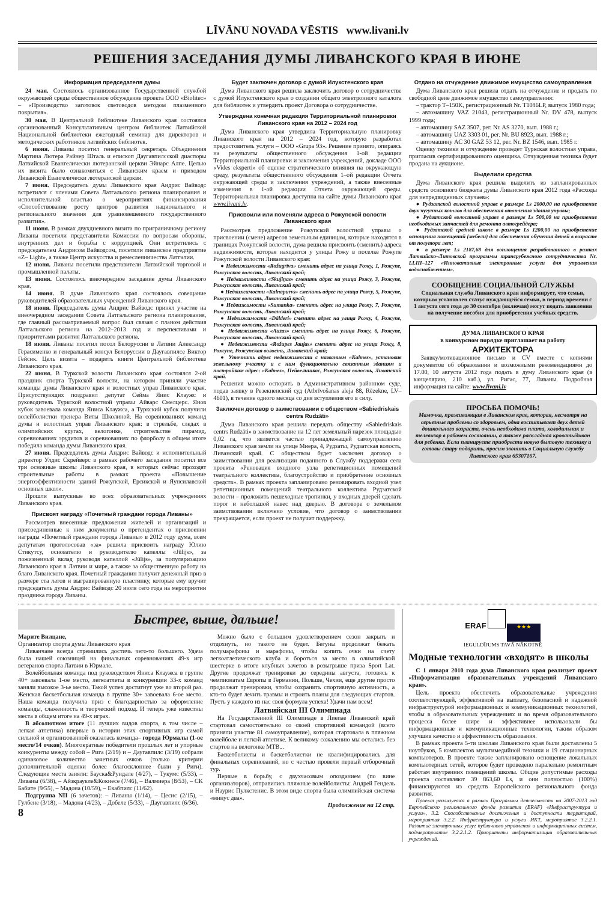LĪVĀNU NOVADA VĒSTIS www.livani.lv
РЕШЕНИЯ ЗАСЕДАНИЯ ДУМЫ ЛИВАНСКОГО КРАЯ В ИЮНЕ
Информация председателя думы
24 мая. Состоялось организованное Государственной службой окружающей среды общественное обсуждение проекта ООО «Biolitec» – «Производство заготовок световодов методом плазменного покрытия».
30 мая. В Центральной библиотеке Ливанского края состоялся организованный Консультативным центром библиотек Латвийской Национальной библиотеки ежегодный семинар для директоров и методических работников латвийских библиотек.
6 июня. Ливаны посетил генеральный секретарь Объединения Мартина Лютера Райнер Шталь и епископ Даугавпилсской диаспоры Латвийской Евангелически лютеранской церкви Эйнарс Алпе. Целью их визита было ознакомиться с Ливанским краем и приходом Ливанской Евангелически лютеранской церкви.
7 июня. Председатель думы Ливанского края Андрис Вайводс встретился с членами Совета Латгальского региона планирования и исполнительной властью о мероприятиях финансирования «Способствование росту центров развития национального и регионального значения для уравновешенного государственного развития».
11 июня. В рамках двухдневного визита по приграничному региону Ливаны посетили представители Комиссии по вопросам обороны, внутренних дел и борьбы с коррупцией. Они встретились с председателем Андрисом Вайводсом, посетили ливанское предприятие «Z– Light», а также Центр искусства и ремесленничества Латгалии.
12 июня. Ливаны посетили представители Латвийской торговой и промышленной палаты.
13 июня. Состоялось внеочередное заседание думы Ливанского края.
14 июня. В думе Ливанского края состоялось совещание руководителей образовательных учреждений Ливанского края.
18 июня. Председатель думы Андрис Вайводс принял участие на внеочередном заседании Совета Латгальского региона планирования, где главный рассматриваемый вопрос был связан с планом действия Латгальского региона на 2012–2013 год и перспективами и приоритетами развития Латгальского региона.
18 июня. Ливаны посетил посол Белоруссии в Латвии Александр Герасименко и генеральный консул Белоруссии в Даугавпилсе Виктор Гейсик. Цель визита – подарить книги Центральной библиотеке Ливанского края.
22 июня. В Туркской волости Ливанского края состоялся 2-ой праздник спорта Туркской волости, на котором приняли участие команды думы Ливанского края и волостных управ Ливанского края. Присутствующих поздравил депутат Сейма Янис Клаужс и руководитель Туркской волостной управы Айварс Смелцерс. Янов кубок завоевала команда Яниса Клаужса, а Туркский кубок получили волейболистки тренера Виты Школиной. На соревнованиях команд думы и волостных управ Ливанского края: в стрельбе, следах в олимпийских кругах, велогонке, строительстве пирамид, соревнованиях эрудитов и соревнованиях по флорболу в общем итоге победила команда думы Ливанского края.
27 июня. Председатель думы Андрис Вайводс и исполнительный директор Улдис Скрейверс в рамках рабочего заседания посетил все три основные школы Ливанского края, в которых сейчас проходят строительные работы в рамках проекта «Повышение энергоэффективности зданий Рожупской, Ерсикской и Яунсилавской основных школ».
Прошли выпускные во всех образовательных учреждениях Ливанского края.
Присвоят награду «Почетный граждани города Ливаны»
Рассмотрев внесенные предложения жителей и организаций и присоединенные к ним документы о претендентах о присвоении награды «Почетный граждани города Ливаны» в 2012 году дума, всем депутатам проголосовав «за» решила присвоить награду Юлию Стикутсу, основателю и руководителю капеллы «Jūlijs», за пожизненный вклад руководя капеллой «Jūlijs», за популяризацию Ливанского края в Латвии и мире, а также за общественную работу на благо Ливанского края. Почетный гражданин получит денежный приз в размере ста латов и выгравированную пластинку, которые ему вручит председатель думы Андрис Вайводс 20 июля сего года на мероприятии праздника города Ливаны.
Будет заключен договор с думой Илукстенского края
Дума Ливанского края решила заключить договор о сотрудничестве с думой Илукстенского края о создании общего электронного каталога для библиотек и утвердить проект Договора о сотрудничестве.
Утверждена конечная редакция Территориальной планировки Ливанского края на 2012 – 2024 год
Дума Ливанского края утвердила Территориальную планировку Ливанского края на 2012 – 2024 год, которую разработал предостовитель услуги – ООО «Grupa 93». Решение принято, опираясь на результаты общественного обсуждения 1-ой редакции Территориальной планировки и заключения учреждений, докладе ООО «Vides eksperti» об оценке стратегического влияния на окружающую среду, результаты общественного обсуждения 1–ой редакции Отчета окружающей среды и заключения учреждений, а также внесенные изменения в 1-ой редакции Отчета окружающей среды. Территориальная планировка доступна на сайте думы Ливанского края www.livani.lv.
Присвоили или поменяли адреса в Рожупской волости Ливанского края
Рассмотрев предложение Рожупской волостной управы о присвоении (смене) адресов земельным единицам, которые находятся в границах Рожупской волости, дума решила присвоить (сменить) адреса недвижимости, которая находится у улицы Рожу в поселке Рожупе Рожупской волости Ливанского края:
● Недвижимости «Rožugrīva» сменить адрес на улица Рожу, 1, Рожупе, Рожупская волость, Ливанский край;
● Недвижимости «Skujiņas» сменить адрес на улица Рожу, 3, Рожупе, Рожупская волость, Ливанский край;
● Недвижимости «Kalnapurvs» сменить адрес на улица Рожу, 5, Рожупе, Рожупская волость, Ливанский край;
● Недвижимости «Sumanka» сменить адрес на улица Рожу, 7, Рожупе, Рожупская волость, Ливанский край;
● Недвижимости «Dālderi» сменить адрес на улица Рожу, 4, Рожупе, Рожупская волость, Ливанский край;
● Недвижимости «Auzas» сменить адрес на улица Рожу, 6, Рожупе, Рожупская волость, Ливанский край;
● Недвижимости «Rožupes Jaujas» сменить адрес на улица Рожу, 8, Рожупе, Рожупская волость, Ливанский край;
● Уточнить адрес недвижимости с названием «Kalmes», установив земельному участку и с ним функционально связанным зданиям и постройкам адрес: «Kalmes», Пейвелишкас, Рожупская волость, Ливанский край.
Решения можно оспорить в Административном районном суде, подав заявку в Резекненский суд (Atbrīvošanas aleja 88, Rēzekne, LV–4601), в течение одного месяца со дня вступления его в силу.
Заключен договор о заимствовании с обществом «Sabiedriskais centrs Rudzāti»
Дума Ливанского края решила передать обществу «Sabiedriskais centrs Rudzāti» в заимствование на 12 лет земельный нарезок площадью 0,02 га, что является частью принадлежащей самоуправлению Ливанского края земли на улице Миера, 4, Рудзаты, Рудзатская волость, Ливанский край. С обществом будет заключен договор о заимствовании для реализации поданного в Службу поддержки села проекта «Реновация входного узла репетиционных помещений театрального коллектива, благоустройство и приобретение основных средств». В рамках проекта запланировано реновировать входной узел репетиционных помещений театрального коллектива Рудзатской волости – проложить пешеходные тропинки, у входных дверей сделать порог и небольшой навес над дверью. В договоре о земельном заимствовании включено условие, что договор о заимствовании прекращается, если проект не получит поддержку.
Отдано на отчуждение движимое имущество самоуправления
Дума Ливанского края решила отдать на отчуждение и продать по свободной цене движимое имущество самоуправления:
– трактор T–150K, регистрационный Nr. T1086LP, выпуск 1980 года;
– автомашину VAZ 21043, регистрационный Nr. DV 478, выпуск 1999 года;
– автомашину SAZ 3507, рег. Nr. AS 3270, вып. 1988 г.;
– автомашину UAZ 3303 01, рег. Nr. BU 8923, вып. 1988 г.;
– автомашину AC 30 GAZ 53 12, рег. Nr. BZ 1546, вып. 1985 г.
Оценку техники и отчуждение проведет Туркская волостная управа, пригласив сертифицированного оценщика. Отчужденная техника будет продана на аукционе.
Выделили средства
Дума Ливанского края решила выделить из запланированных средств основного бюджета думы Ливанского края 2012 года «Расходы для непредвиденных случаев»:
● Рудзатской волостной управе в размере Ls 2000,00 на приобретение двух чугунных котлов для обеспечения отопления здания управы;
● Рудзатской волостной управе в размере Ls 500,00 на приобретение необходимых запчастей для ремонта автогрейдера;
● Рудзатской средней школе в размере Ls 1200,00 на приобретение оснощения помещений (мебели) для обеспечения обучения детей в возрасте от полутора лет;
● в размере Ls 2187,68 для воплощения разработанного в рамках Латвийско–Литовской программы трансрубежного сотрудничества Nr. LLIII–127 «Инновативные электронные услуги для управления водоснабжением».
СООБЩЕНИЕ СОЦИАЛЬНОЙ СЛУЖБЫ
Социальная служба Ливанского края информирует, что семьи, которым установлен статус нуждающейся семьи, в период времени с 1 августа сего года до 30 сентября (включая) могут подать заявления на получение пособия для приобретения учебных средств.
ДУМА ЛИВАНСКОГО КРАЯ
в конкурсном порядке приглашает на работу
АРХИТЕКТОРА
Заявку/мотивационное письмо и CV вместе с копиями документов об образовании и возможными рекомендациями до 17.00, 10 августа 2012 года подать в думу Ливанского края (в канцелярию, 210 каб.), ул. Ригас, 77, Ливаны. Подробная информация на сайте: www.livani.lv
ПРОСЬБА ПОМОЧЬ!
Мамочка, проживающая в Ливанском крае, которая, несмотря на серьезные проблемы со здоровьем, одна воспитывает двух детей дошкольного возраста, очень необходима плита, холодильник и телевизор в рабочем состоянии, а также раскладная кровать/диван для ребенка. Если планируете приобрести новую бытовую технику и готовы стару подарить, просим звонить в Социальную службу Ливанского края 65307167.
Быстрее, выше, дальше!
Марите Вилцане,
Организатор спорта думы Ливанского края
Ливанчане всегда стремились достичь чего-то большего. Удача была нашей союзницей на финальных соревнованиях 49-х игр ветеранов спорта Латвии в Юрмале.
Волейбольная команда под руководством Яниса Клаужса в группе 40+ завоевала 1-ое место, легкоатлеты в конкуренции 33-х команд заняли высокое 3-ье место. Такой успех достигнут уже во второй раз. Женская баскетбольная команда в группе 30+ завоевала 6-ое место. Наша команда получила приз с благодарностью за оформление команды, слаженность и творческий подход. И теперь уже известны места в общем итоге на 49-х играх.
В абсолютном итоге (11 лучших видов спорта, в том числе – легкая атлетика) впервые в истории этих спортивных игр самой сильной и организованной оказалась команда– города Юрмалы (1-ое место/14 очков). Многократные победители прошлых лет и упорные конкуренты между собой – Рига (2/19) и – Даугавпилс (3/19) собрали одинаковое количество зачетных очков (только критерии дополнительной оценки более благосклоннее были у Риги). Следующие места заняли: Бауска&Рундале (4/27), – Тукумс (5/33), – Ливаны (6/38), – Айзкраукле&Кокнесе (7/46), – Валмиера (8/53), – СК Бабите (9/55), – Мадона (10/59), – Екабпилс (11/62).
Подгруппа NII (6 зачетов): – Ливаны (1/14), – Цесис (2/15), – Гулбене (3/18), – Мадона (4/23), – Добеле (5/33), – Даугавпилс (6/36).
8
Можно было с большим удовлетворением сезон закрыть и отдохнуть, но такого не будет. Бегуны продолжат бежать полумарафоны и марафоны, чтобы копить очки на счету легкоатлетического клуба и бороться за место в олимпийской шестерке в итоге клубных зачетов в розыгрыше приза Sport Lat. Другие продолжат тренировки до середины августа, готовясь к чемпионатам Европы в Германии, Польше, Чехии, еще другие просто продолжат тренировки, чтобы сохранить спортивную активность, а кто-то будет лечить травмы и строить планы для следующих стартов. Пусть у каждого из нас своя формула успеха! Удачи нам всем!
Латвийская III Олимпиада
На Государственной III Олимпиаде в Лиепае Ливанский край стартовал самостоятельно со своей спортивной командой (всего приняли участие 81 самоуправление), которая стартовала в пляжном волейболе и легкой атлетике. К великому сожалению мы остались без стартов на велогонке MTB...
Баскетболисты и баскетболистки не квалифицировались для финальных соревнований, но с честью провели первый отборочный тур.
Первые в борьбу, с двухчасовым опозданием (по вине организаторов), отправились пляжные волейболисты: Андрей Гендель и Наурис Пулкстенис. В этом виде спорта была олимпийская система «минус два».
Продолжение на 12 стр.
ERAF ★★★
IEGULDĪJUMS TAVĀ NĀKOTNĒ
Модные технологии «входят» в школы
С 1 января 2010 года дума Ливанского края реализует проект «Информатизация образовательных учреждений Ливанского края».
Цель проекта обеспечить образовательные учреждения соответствующей, эффективной на выплату, безопасной и надежной инфраструктурой информационных и коммуникационных технологий, чтобы в образовательных учреждениях и во время образовательного процесса более шире и эффективнее использовали бы информационные и коммуникационные технологии, таким образом улучшив качество и эффективность образования.
В рамках проекта 5-ти школам Ливанского края были доставлены 5 ноутбуков, 5 комплектов мультимедийной техники и 19 стационарных компьютеров. В проекте также запланировано оснощение локальных компьютерных сетей, которое будет проведено паралельно ремонтным работам внутренних помещений школы. Общие допустимые расходы проекта составляют 39 863,60 Ls, и они полностью (100%) финансируются из средств Европейского регионального фонда развития.
Проект реализуется в рамках Программы деятельности на 2007-2013 год Европейского регионального фонда развития (ERAF) «Инфраструктура и услуги», 3.2. Способствование достижения и доступности территорий, мероприятия 3.2.2. Инфраструктура и услуги ИКТ, мероприятие 3.2.2.1. Развитие электронных услуг публичного управления и информационных систем, подмероприятие 3.2.2.1.2. Приоритеты информатизации образовательных учреждений.